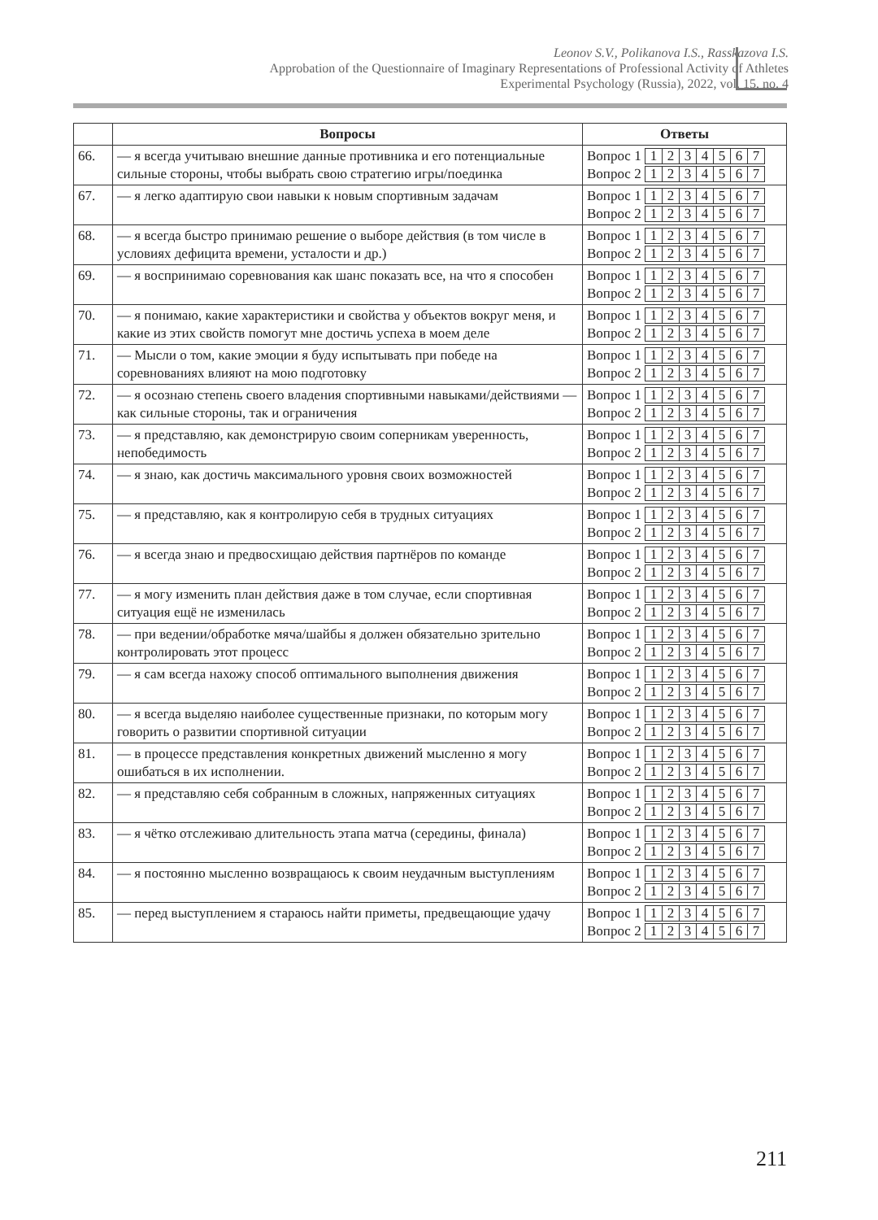Leonov S.V., Polikanova I.S., Rasskazova I.S.
Approbation of the Questionnaire of Imaginary Representations of Professional Activity of Athletes
Experimental Psychology (Russia), 2022, vol. 15, no. 4
| | Вопросы | Ответы |
| --- | --- | --- |
| 66. | — я всегда учитываю внешние данные противника и его потенциальные сильные стороны, чтобы выбрать свою стратегию игры/поединка | Вопрос 1 1 2 3 4 5 6 7 Вопрос 2 1 2 3 4 5 6 7 |
| 67. | — я легко адаптирую свои навыки к новым спортивным задачам | Вопрос 1 1 2 3 4 5 6 7 Вопрос 2 1 2 3 4 5 6 7 |
| 68. | — я всегда быстро принимаю решение о выборе действия (в том числе в условиях дефицита времени, усталости и др.) | Вопрос 1 1 2 3 4 5 6 7 Вопрос 2 1 2 3 4 5 6 7 |
| 69. | — я воспринимаю соревнования как шанс показать все, на что я способен | Вопрос 1 1 2 3 4 5 6 7 Вопрос 2 1 2 3 4 5 6 7 |
| 70. | — я понимаю, какие характеристики и свойства у объектов вокруг меня, и какие из этих свойств помогут мне достичь успеха в моем деле | Вопрос 1 1 2 3 4 5 6 7 Вопрос 2 1 2 3 4 5 6 7 |
| 71. | — Мысли о том, какие эмоции я буду испытывать при победе на соревнованиях влияют на мою подготовку | Вопрос 1 1 2 3 4 5 6 7 Вопрос 2 1 2 3 4 5 6 7 |
| 72. | — я осознаю степень своего владения спортивными навыками/действиями — как сильные стороны, так и ограничения | Вопрос 1 1 2 3 4 5 6 7 Вопрос 2 1 2 3 4 5 6 7 |
| 73. | — я представляю, как демонстрирую своим соперникам уверенность, непобедимость | Вопрос 1 1 2 3 4 5 6 7 Вопрос 2 1 2 3 4 5 6 7 |
| 74. | — я знаю, как достичь максимального уровня своих возможностей | Вопрос 1 1 2 3 4 5 6 7 Вопрос 2 1 2 3 4 5 6 7 |
| 75. | — я представляю, как я контролирую себя в трудных ситуациях | Вопрос 1 1 2 3 4 5 6 7 Вопрос 2 1 2 3 4 5 6 7 |
| 76. | — я всегда знаю и предвосхищаю действия партнёров по команде | Вопрос 1 1 2 3 4 5 6 7 Вопрос 2 1 2 3 4 5 6 7 |
| 77. | — я могу изменить план действия даже в том случае, если спортивная ситуация ещё не изменилась | Вопрос 1 1 2 3 4 5 6 7 Вопрос 2 1 2 3 4 5 6 7 |
| 78. | — при ведении/обработке мяча/шайбы я должен обязательно зрительно контролировать этот процесс | Вопрос 1 1 2 3 4 5 6 7 Вопрос 2 1 2 3 4 5 6 7 |
| 79. | — я сам всегда нахожу способ оптимального выполнения движения | Вопрос 1 1 2 3 4 5 6 7 Вопрос 2 1 2 3 4 5 6 7 |
| 80. | — я всегда выделяю наиболее существенные признаки, по которым могу говорить о развитии спортивной ситуации | Вопрос 1 1 2 3 4 5 6 7 Вопрос 2 1 2 3 4 5 6 7 |
| 81. | — в процессе представления конкретных движений мысленно я могу ошибаться в их исполнении. | Вопрос 1 1 2 3 4 5 6 7 Вопрос 2 1 2 3 4 5 6 7 |
| 82. | — я представляю себя собранным в сложных, напряженных ситуациях | Вопрос 1 1 2 3 4 5 6 7 Вопрос 2 1 2 3 4 5 6 7 |
| 83. | — я чётко отслеживаю длительность этапа матча (середины, финала) | Вопрос 1 1 2 3 4 5 6 7 Вопрос 2 1 2 3 4 5 6 7 |
| 84. | — я постоянно мысленно возвращаюсь к своим неудачным выступлениям | Вопрос 1 1 2 3 4 5 6 7 Вопрос 2 1 2 3 4 5 6 7 |
| 85. | — перед выступлением я стараюсь найти приметы, предвещающие удачу | Вопрос 1 1 2 3 4 5 6 7 Вопрос 2 1 2 3 4 5 6 7 |
211